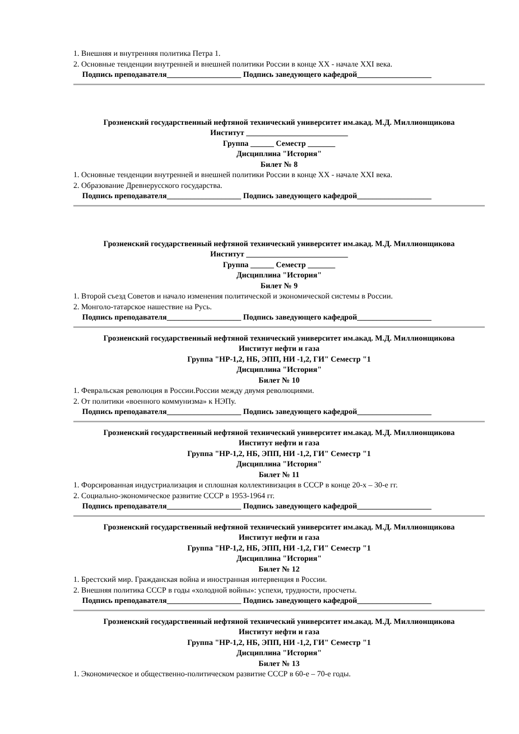1. Внешняя и внутренняя политика Петра 1.
2. Основные тенденции внутренней и внешней политики России в конце XX - начале XXI века.
Подпись преподавателя___________________ Подпись заведующего кафедрой___________________
Грозненский государственный нефтяной технический университет им.акад. М.Д. Миллионщикова
Институт __________________________
Группа ______ Семестр _______
Дисциплина "История"
Билет № 8
1. Основные тенденции внутренней и внешней политики России в конце XX - начале XXI века.
2. Образование Древнерусского государства.
Подпись преподавателя___________________ Подпись заведующего кафедрой___________________
Грозненский государственный нефтяной технический университет им.акад. М.Д. Миллионщикова
Институт __________________________
Группа ______ Семестр _______
Дисциплина "История"
Билет № 9
1. Второй съезд Советов и начало изменения политической и экономической системы в России.
2. Монголо-татарское нашествие на Русь.
Подпись преподавателя___________________ Подпись заведующего кафедрой___________________
Грозненский государственный нефтяной технический университет им.акад. М.Д. Миллионщикова
Институт нефти и газа
Группа "НР-1,2, НБ, ЭПП, НИ -1,2, ГИ" Семестр "1
Дисциплина "История"
Билет № 10
1. Февральская революция в России.России между двумя революциями.
2. От политики «военного коммунизма» к НЭПу.
Подпись преподавателя___________________ Подпись заведующего кафедрой___________________
Грозненский государственный нефтяной технический университет им.акад. М.Д. Миллионщикова
Институт нефти и газа
Группа "НР-1,2, НБ, ЭПП, НИ -1,2, ГИ" Семестр "1
Дисциплина "История"
Билет № 11
1. Форсированная индустриализация и сплошная коллективизация в СССР в конце 20-х – 30-е гг.
2. Социально-экономическое развитие СССР в 1953-1964 гг.
Подпись преподавателя___________________ Подпись заведующего кафедрой___________________
Грозненский государственный нефтяной технический университет им.акад. М.Д. Миллионщикова
Институт нефти и газа
Группа "НР-1,2, НБ, ЭПП, НИ -1,2, ГИ" Семестр "1
Дисциплина "История"
Билет № 12
1. Брестский мир. Гражданская война и иностранная интервенция в России.
2. Внешняя политика СССР в годы «холодной войны»: успехи, трудности, просчеты.
Подпись преподавателя___________________ Подпись заведующего кафедрой___________________
Грозненский государственный нефтяной технический университет им.акад. М.Д. Миллионщикова
Институт нефти и газа
Группа "НР-1,2, НБ, ЭПП, НИ -1,2, ГИ" Семестр "1
Дисциплина "История"
Билет № 13
1. Экономическое и общественно-политическом развитие СССР в 60-е – 70-е годы.